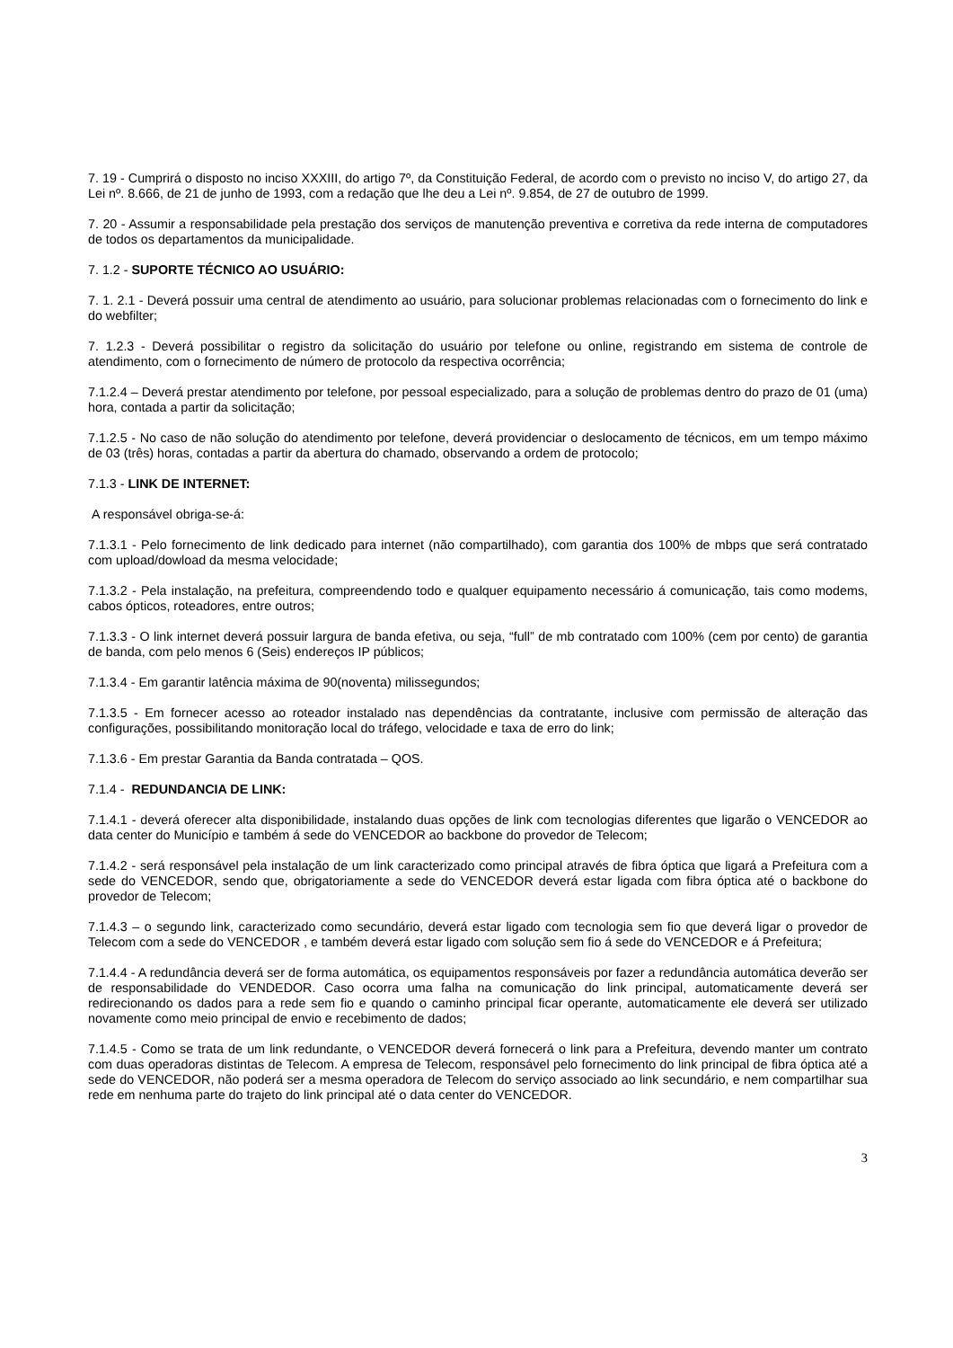7. 19 - Cumprirá o disposto no inciso XXXIII, do artigo 7º, da Constituição Federal, de acordo com o previsto no inciso V, do artigo 27, da Lei nº. 8.666, de 21 de junho de 1993, com a redação que lhe deu a Lei nº. 9.854, de 27 de outubro de 1999.
7. 20 - Assumir a responsabilidade pela prestação dos serviços de manutenção preventiva e corretiva da rede interna de computadores de todos os departamentos da municipalidade.
7. 1.2 - SUPORTE TÉCNICO AO USUÁRIO:
7. 1. 2.1 - Deverá possuir uma central de atendimento ao usuário, para solucionar problemas relacionadas com o fornecimento do link e do webfilter;
7. 1.2.3 - Deverá possibilitar o registro da solicitação do usuário por telefone ou online, registrando em sistema de controle de atendimento, com o fornecimento de número de protocolo da respectiva ocorrência;
7.1.2.4 – Deverá prestar atendimento por telefone, por pessoal especializado, para a solução de problemas dentro do prazo de 01 (uma) hora, contada a partir da solicitação;
7.1.2.5 - No caso de não solução do atendimento por telefone, deverá providenciar o deslocamento de técnicos, em um tempo máximo de 03 (três) horas, contadas a partir da abertura do chamado, observando a ordem de protocolo;
7.1.3 - LINK DE INTERNET:
A responsável obriga-se-á:
7.1.3.1 - Pelo fornecimento de link dedicado para internet (não compartilhado), com garantia dos 100% de mbps que será contratado com upload/dowload da mesma velocidade;
7.1.3.2 - Pela instalação, na prefeitura, compreendendo todo e qualquer equipamento necessário á comunicação, tais como modems, cabos ópticos, roteadores, entre outros;
7.1.3.3 - O link internet deverá possuir largura de banda efetiva, ou seja, “full” de mb contratado com 100% (cem por cento) de garantia de banda, com pelo menos 6 (Seis) endereços IP públicos;
7.1.3.4 - Em garantir latência máxima de 90(noventa) milissegundos;
7.1.3.5 - Em fornecer acesso ao roteador instalado nas dependências da contratante, inclusive com permissão de alteração das configurações, possibilitando monitoração local do tráfego, velocidade e taxa de erro do link;
7.1.3.6 - Em prestar Garantia da Banda contratada – QOS.
7.1.4 - REDUNDANCIA DE LINK:
7.1.4.1 - deverá oferecer alta disponibilidade, instalando duas opções de link com tecnologias diferentes que ligarão o VENCEDOR ao data center do Município e também á sede do VENCEDOR ao backbone do provedor de Telecom;
7.1.4.2 - será responsável pela instalação de um link caracterizado como principal através de fibra óptica que ligará a Prefeitura com a sede do VENCEDOR, sendo que, obrigatoriamente a sede do VENCEDOR deverá estar ligada com fibra óptica até o backbone do provedor de Telecom;
7.1.4.3 – o segundo link, caracterizado como secundário, deverá estar ligado com tecnologia sem fio que deverá ligar o provedor de Telecom com a sede do VENCEDOR , e também deverá estar ligado com solução sem fio á sede do VENCEDOR e á Prefeitura;
7.1.4.4 - A redundância deverá ser de forma automática, os equipamentos responsáveis por fazer a redundância automática deverão ser de responsabilidade do VENDEDOR. Caso ocorra uma falha na comunicação do link principal, automaticamente deverá ser redirecionando os dados para a rede sem fio e quando o caminho principal ficar operante, automaticamente ele deverá ser utilizado novamente como meio principal de envio e recebimento de dados;
7.1.4.5 - Como se trata de um link redundante, o VENCEDOR deverá fornecerá o link para a Prefeitura, devendo manter um contrato com duas operadoras distintas de Telecom. A empresa de Telecom, responsável pelo fornecimento do link principal de fibra óptica até a sede do VENCEDOR, não poderá ser a mesma operadora de Telecom do serviço associado ao link secundário, e nem compartilhar sua rede em nenhuma parte do trajeto do link principal até o data center do VENCEDOR.
3